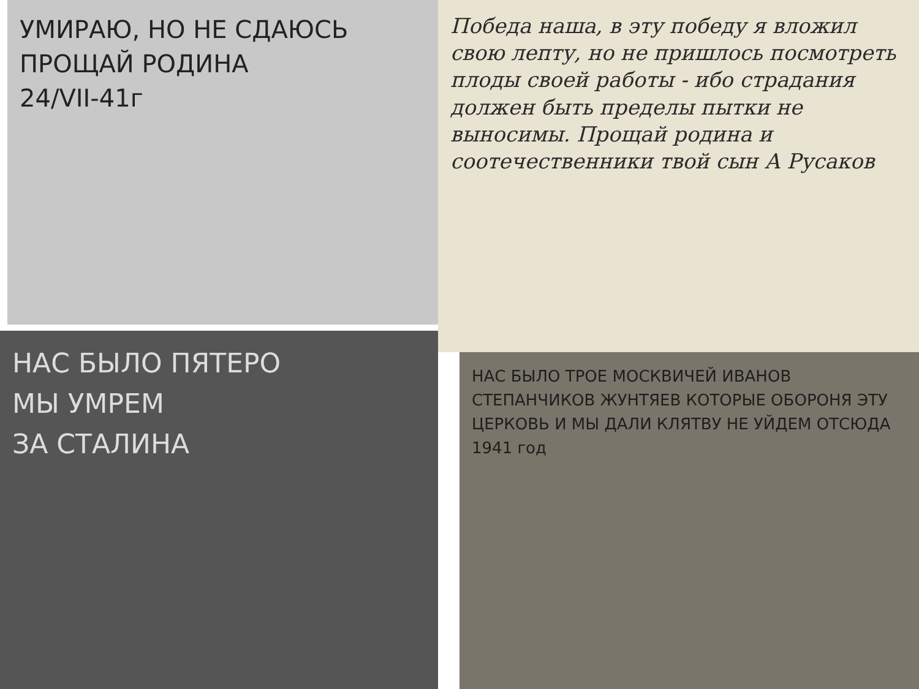УМИРАЮ, НО НЕ СДАЮСЬ
ПРОЩАЙ РОДИНА
24/VII-41г
Победа наша, в эту победу я вложил свою лепту, но не пришлось посмотреть плоды своей работы - ибо страдания должен быть пределы пытки не выносимы. Прощай родина и соотечественники твой сын А Русаков
НАС БЫЛО ПЯТЕРО
МЫ УМРЕМ
ЗА СТАЛИНА
НАС БЫЛО ТРОЕ МОСКВИЧЕЙ ИВАНОВ СТЕПАНЧИКОВ ЖУНТЯЕВ КОТОРЫЕ ОБОРОНЯ ЭТУ ЦЕРКОВЬ И МЫ ДАЛИ КЛЯТВУ НЕ УЙДЕМ ОТСЮДА 1941 год